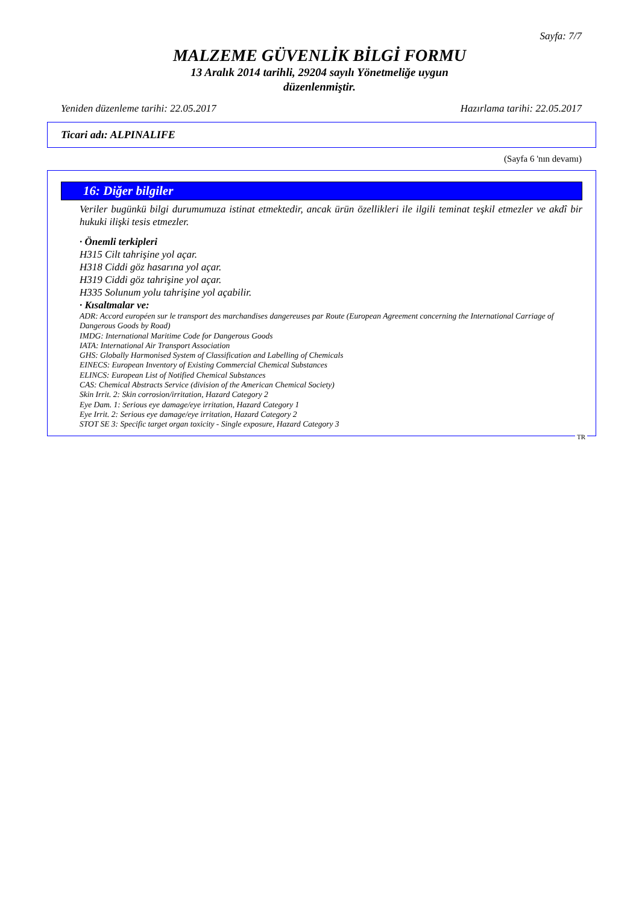Sayfa: 7/7
MALZEME GÜVENLİK BİLGİ FORMU
13 Aralık 2014 tarihli, 29204 sayılı Yönetmeliğe uygun
düzenlenmiştir.
Yeniden düzenleme tarihi: 22.05.2017 Hazırlama tarihi: 22.05.2017
Ticari adı: ALPINALIFE
(Sayfa 6 'nın devamı)
16: Diğer bilgiler
Veriler bugünkü bilgi durumumuza istinat etmektedir, ancak ürün özellikleri ile ilgili teminat teşkil etmezler ve akdî bir hukuki ilişki tesis etmezler.
· Önemli terkipleri
H315 Cilt tahrişine yol açar.
H318 Ciddi göz hasarına yol açar.
H319 Ciddi göz tahrişine yol açar.
H335 Solunum yolu tahrişine yol açabilir.
· Kısaltmalar ve:
ADR: Accord européen sur le transport des marchandises dangereuses par Route (European Agreement concerning the International Carriage of Dangerous Goods by Road)
IMDG: International Maritime Code for Dangerous Goods
IATA: International Air Transport Association
GHS: Globally Harmonised System of Classification and Labelling of Chemicals
EINECS: European Inventory of Existing Commercial Chemical Substances
ELINCS: European List of Notified Chemical Substances
CAS: Chemical Abstracts Service (division of the American Chemical Society)
Skin Irrit. 2: Skin corrosion/irritation, Hazard Category 2
Eye Dam. 1: Serious eye damage/eye irritation, Hazard Category 1
Eye Irrit. 2: Serious eye damage/eye irritation, Hazard Category 2
STOT SE 3: Specific target organ toxicity - Single exposure, Hazard Category 3
TR